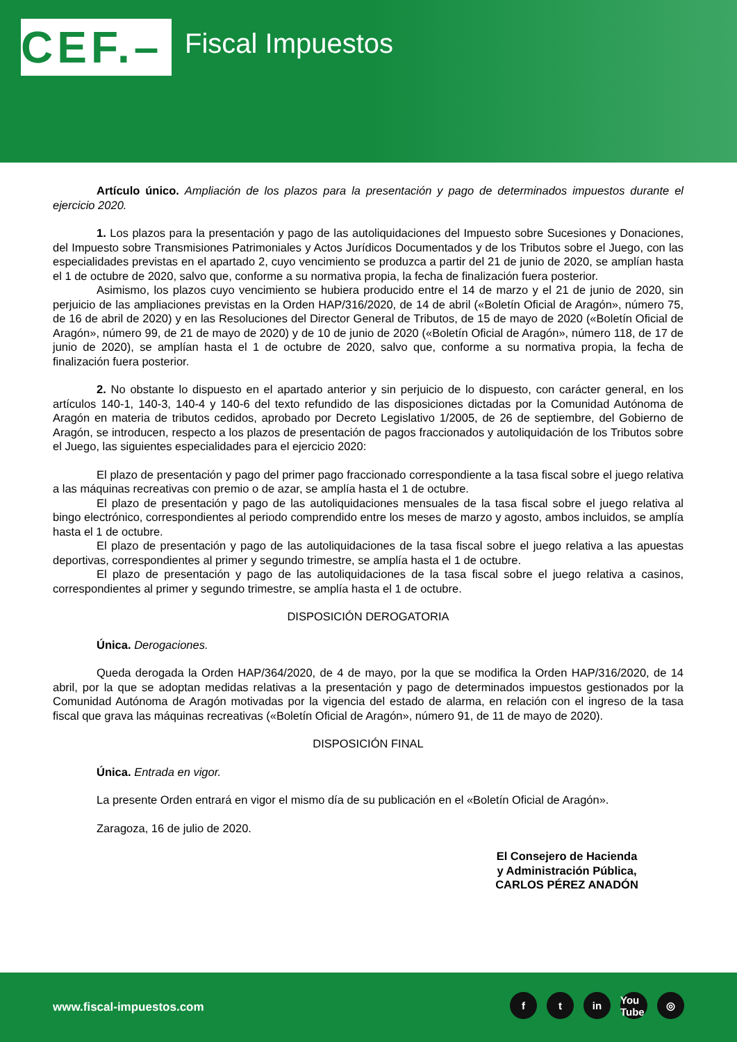CEF.–
Fiscal Impuestos
Artículo único. Ampliación de los plazos para la presentación y pago de determinados impuestos durante el ejercicio 2020.
1. Los plazos para la presentación y pago de las autoliquidaciones del Impuesto sobre Sucesiones y Donaciones, del Impuesto sobre Transmisiones Patrimoniales y Actos Jurídicos Documentados y de los Tributos sobre el Juego, con las especialidades previstas en el apartado 2, cuyo vencimiento se produzca a partir del 21 de junio de 2020, se amplían hasta el 1 de octubre de 2020, salvo que, conforme a su normativa propia, la fecha de finalización fuera posterior.
Asimismo, los plazos cuyo vencimiento se hubiera producido entre el 14 de marzo y el 21 de junio de 2020, sin perjuicio de las ampliaciones previstas en la Orden HAP/316/2020, de 14 de abril («Boletín Oficial de Aragón», número 75, de 16 de abril de 2020) y en las Resoluciones del Director General de Tributos, de 15 de mayo de 2020 («Boletín Oficial de Aragón», número 99, de 21 de mayo de 2020) y de 10 de junio de 2020 («Boletín Oficial de Aragón», número 118, de 17 de junio de 2020), se amplían hasta el 1 de octubre de 2020, salvo que, conforme a su normativa propia, la fecha de finalización fuera posterior.
2. No obstante lo dispuesto en el apartado anterior y sin perjuicio de lo dispuesto, con carácter general, en los artículos 140-1, 140-3, 140-4 y 140-6 del texto refundido de las disposiciones dictadas por la Comunidad Autónoma de Aragón en materia de tributos cedidos, aprobado por Decreto Legislativo 1/2005, de 26 de septiembre, del Gobierno de Aragón, se introducen, respecto a los plazos de presentación de pagos fraccionados y autoliquidación de los Tributos sobre el Juego, las siguientes especialidades para el ejercicio 2020:
El plazo de presentación y pago del primer pago fraccionado correspondiente a la tasa fiscal sobre el juego relativa a las máquinas recreativas con premio o de azar, se amplía hasta el 1 de octubre.
El plazo de presentación y pago de las autoliquidaciones mensuales de la tasa fiscal sobre el juego relativa al bingo electrónico, correspondientes al periodo comprendido entre los meses de marzo y agosto, ambos incluidos, se amplía hasta el 1 de octubre.
El plazo de presentación y pago de las autoliquidaciones de la tasa fiscal sobre el juego relativa a las apuestas deportivas, correspondientes al primer y segundo trimestre, se amplía hasta el 1 de octubre.
El plazo de presentación y pago de las autoliquidaciones de la tasa fiscal sobre el juego relativa a casinos, correspondientes al primer y segundo trimestre, se amplía hasta el 1 de octubre.
DISPOSICIÓN DEROGATORIA
Única. Derogaciones.
Queda derogada la Orden HAP/364/2020, de 4 de mayo, por la que se modifica la Orden HAP/316/2020, de 14 abril, por la que se adoptan medidas relativas a la presentación y pago de determinados impuestos gestionados por la Comunidad Autónoma de Aragón motivadas por la vigencia del estado de alarma, en relación con el ingreso de la tasa fiscal que grava las máquinas recreativas («Boletín Oficial de Aragón», número 91, de 11 de mayo de 2020).
DISPOSICIÓN FINAL
Única. Entrada en vigor.
La presente Orden entrará en vigor el mismo día de su publicación en el «Boletín Oficial de Aragón».
Zaragoza, 16 de julio de 2020.
El Consejero de Hacienda
y Administración Pública,
CARLOS PÉREZ ANADÓN
www.fiscal-impuestos.com
ft in You Tube ◎